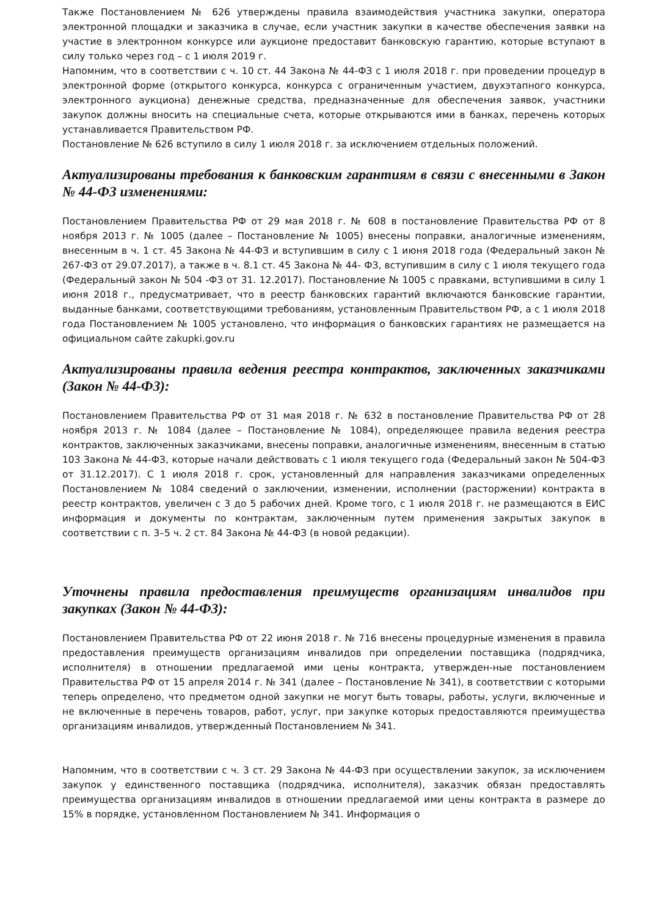Также Постановлением № 626 утверждены правила взаимодействия участника закупки, оператора электронной площадки и заказчика в случае, если участник закупки в качестве обеспечения заявки на участие в электронном конкурсе или аукционе предоставит банковскую гарантию, которые вступают в силу только через год – с 1 июля 2019 г.
Напомним, что в соответствии с ч. 10 ст. 44 Закона № 44-ФЗ с 1 июля 2018 г. при проведении процедур в электронной форме (открытого конкурса, конкурса с ограниченным участием, двухэтапного конкурса, электронного аукциона) денежные средства, предназначенные для обеспечения заявок, участники закупок должны вносить на специальные счета, которые открываются ими в банках, перечень которых устанавливается Правительством РФ.
Постановление № 626 вступило в силу 1 июля 2018 г. за исключением отдельных положений.
Актуализированы требования к банковским гарантиям в связи с внесенными в Закон № 44-ФЗ изменениями:
Постановлением Правительства РФ от 29 мая 2018 г. № 608 в постановление Правительства РФ от 8 ноября 2013 г. № 1005 (далее – Постановление № 1005) внесены поправки, аналогичные изменениям, внесенным в ч. 1 ст. 45 Закона № 44-ФЗ и вступившим в силу с 1 июня 2018 года (Федеральный закон № 267-ФЗ от 29.07.2017), а также в ч. 8.1 ст. 45 Закона № 44- ФЗ, вступившим в силу с 1 июля текущего года (Федеральный закон № 504 -ФЗ от 31. 12.2017). Постановление № 1005 с правками, вступившими в силу 1 июня 2018 г., предусматривает, что в реестр банковских гарантий включаются банковские гарантии, выданные банками, соответствующими требованиям, установленным Правительством РФ, а с 1 июля 2018 года Постановлением № 1005 установлено, что информация о банковских гарантиях не размещается на официальном сайте zakupki.gov.ru
Актуализированы правила ведения реестра контрактов, заключенных заказчиками (Закон № 44-ФЗ):
Постановлением Правительства РФ от 31 мая 2018 г. № 632 в постановление Правительства РФ от 28 ноября 2013 г. № 1084 (далее – Постановление № 1084), определяющее правила ведения реестра контрактов, заключенных заказчиками, внесены поправки, аналогичные изменениям, внесенным в статью 103 Закона № 44-ФЗ, которые начали действовать с 1 июля текущего года (Федеральный закон № 504-ФЗ от 31.12.2017). С 1 июля 2018 г. срок, установленный для направления заказчиками определенных Постановлением № 1084 сведений о заключении, изменении, исполнении (расторжении) контракта в реестр контрактов, увеличен с 3 до 5 рабочих дней. Кроме того, с 1 июля 2018 г. не размещаются в ЕИС информация и документы по контрактам, заключенным путем применения закрытых закупок в соответствии с п. 3–5 ч. 2 ст. 84 Закона № 44-ФЗ (в новой редакции).
Уточнены правила предоставления преимуществ организациям инвалидов при закупках (Закон № 44-ФЗ):
Постановлением Правительства РФ от 22 июня 2018 г. № 716 внесены процедурные изменения в правила предоставления преимуществ организациям инвалидов при определении поставщика (подрядчика, исполнителя) в отношении предлагаемой ими цены контракта, утвержден-ные постановлением Правительства РФ от 15 апреля 2014 г. № 341 (далее – Постановление № 341), в соответствии с которыми теперь определено, что предметом одной закупки не могут быть товары, работы, услуги, включенные и не включенные в перечень товаров, работ, услуг, при закупке которых предоставляются преимущества организациям инвалидов, утвержденный Постановлением № 341.
Напомним, что в соответствии с ч. 3 ст. 29 Закона № 44-ФЗ при осуществлении закупок, за исключением закупок у единственного поставщика (подрядчика, исполнителя), заказчик обязан предоставлять преимущества организациям инвалидов в отношении предлагаемой ими цены контракта в размере до 15% в порядке, установленном Постановлением № 341. Информация о